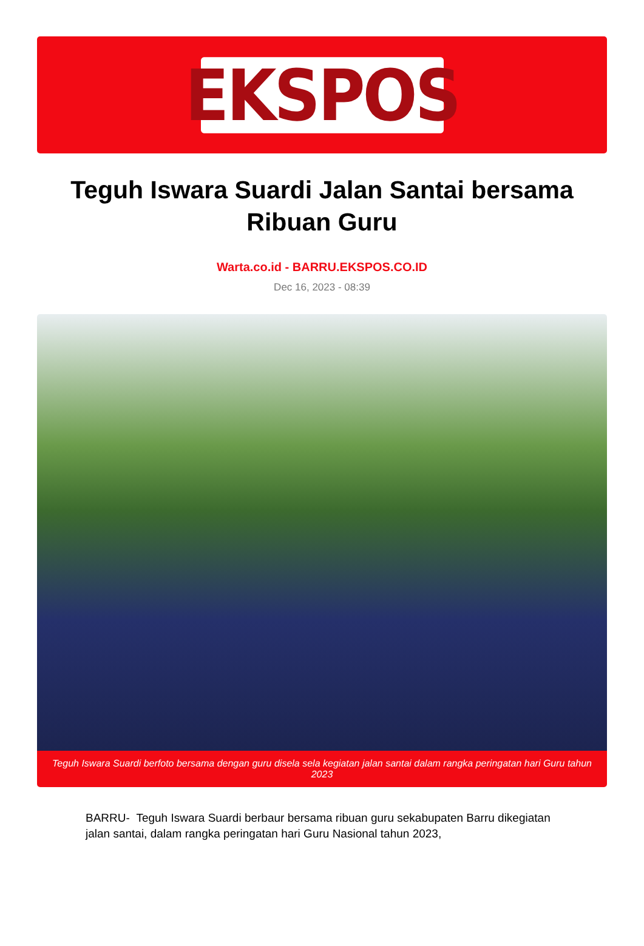EKSPOS
Teguh Iswara Suardi Jalan Santai bersama Ribuan Guru
Warta.co.id - BARRU.EKSPOS.CO.ID
Dec 16, 2023 - 08:39
Teguh Iswara Suardi berfoto bersama dengan guru disela sela kegiatan jalan santai dalam rangka peringatan hari Guru tahun 2023
BARRU- Teguh Iswara Suardi berbaur bersama ribuan guru sekabupaten Barru dikegiatan jalan santai, dalam rangka peringatan hari Guru Nasional tahun 2023,